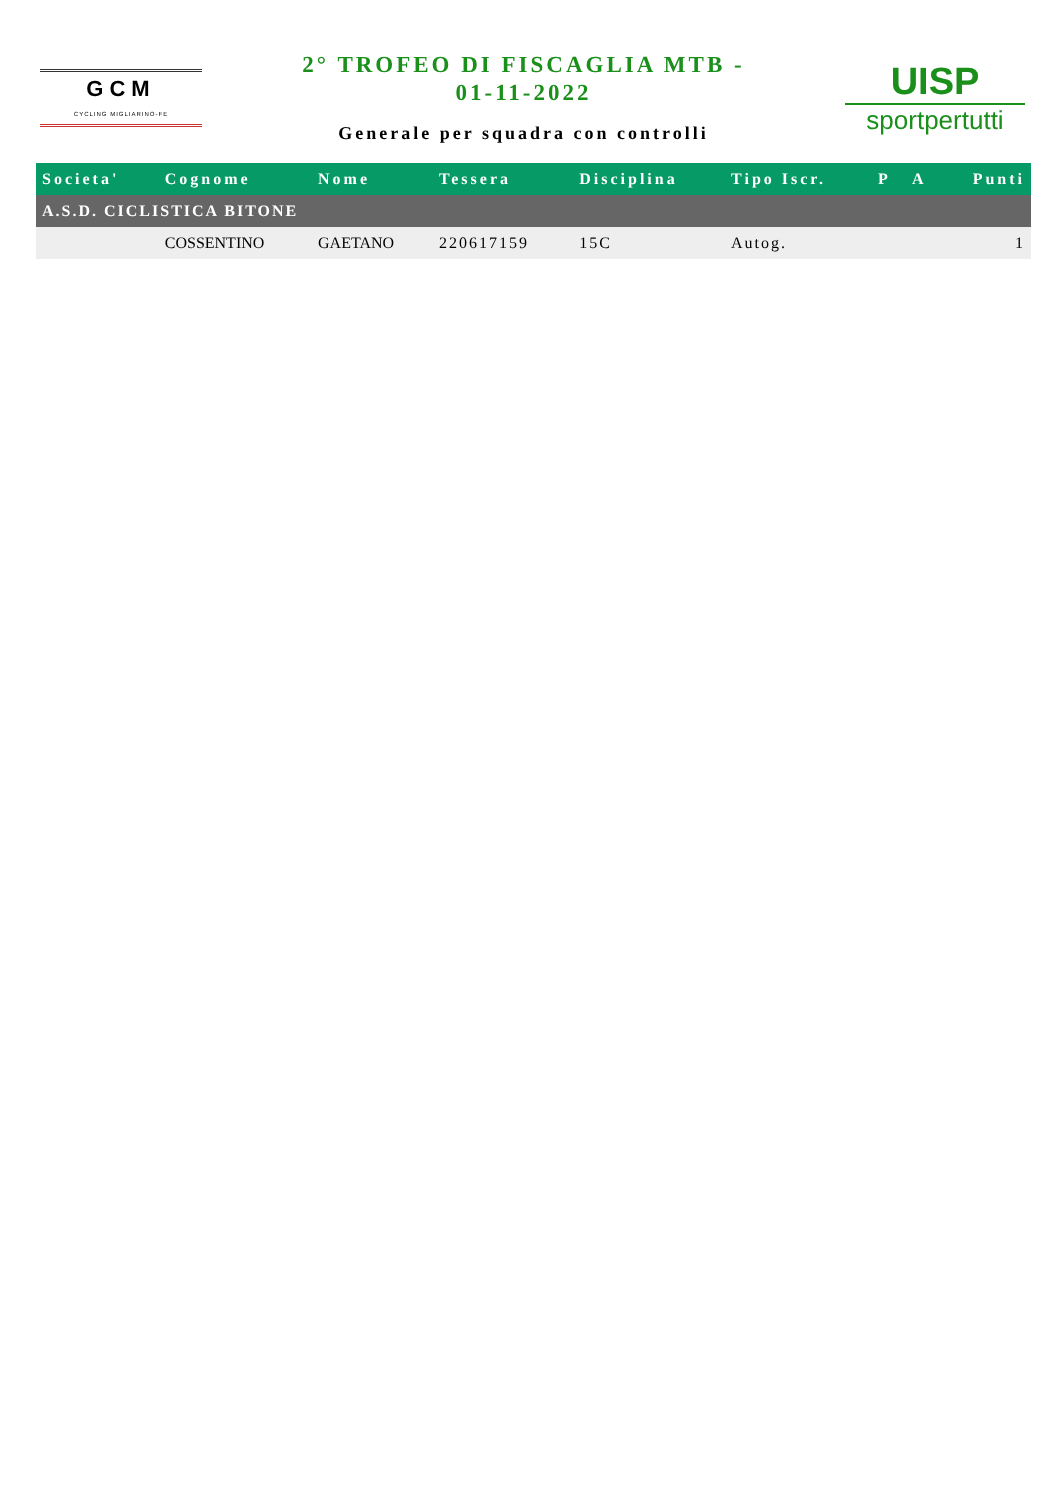GCM
CYCLING MIGLIARINO-FE
2° TROFEO DI FISCAGLIA MTB -
01-11-2022
Generale per squadra con controlli
UISP
sportpertutti
| Societa' | Cognome | Nome | Tessera | Disciplina | Tipo Iscr. | P | A | Punti |
| --- | --- | --- | --- | --- | --- | --- | --- | --- |
| A.S.D. CICLISTICA BITONE | | | | | | | | |
| | COSSENTINO | GAETANO | 220617159 | 15C | Autog. | | | 1 |